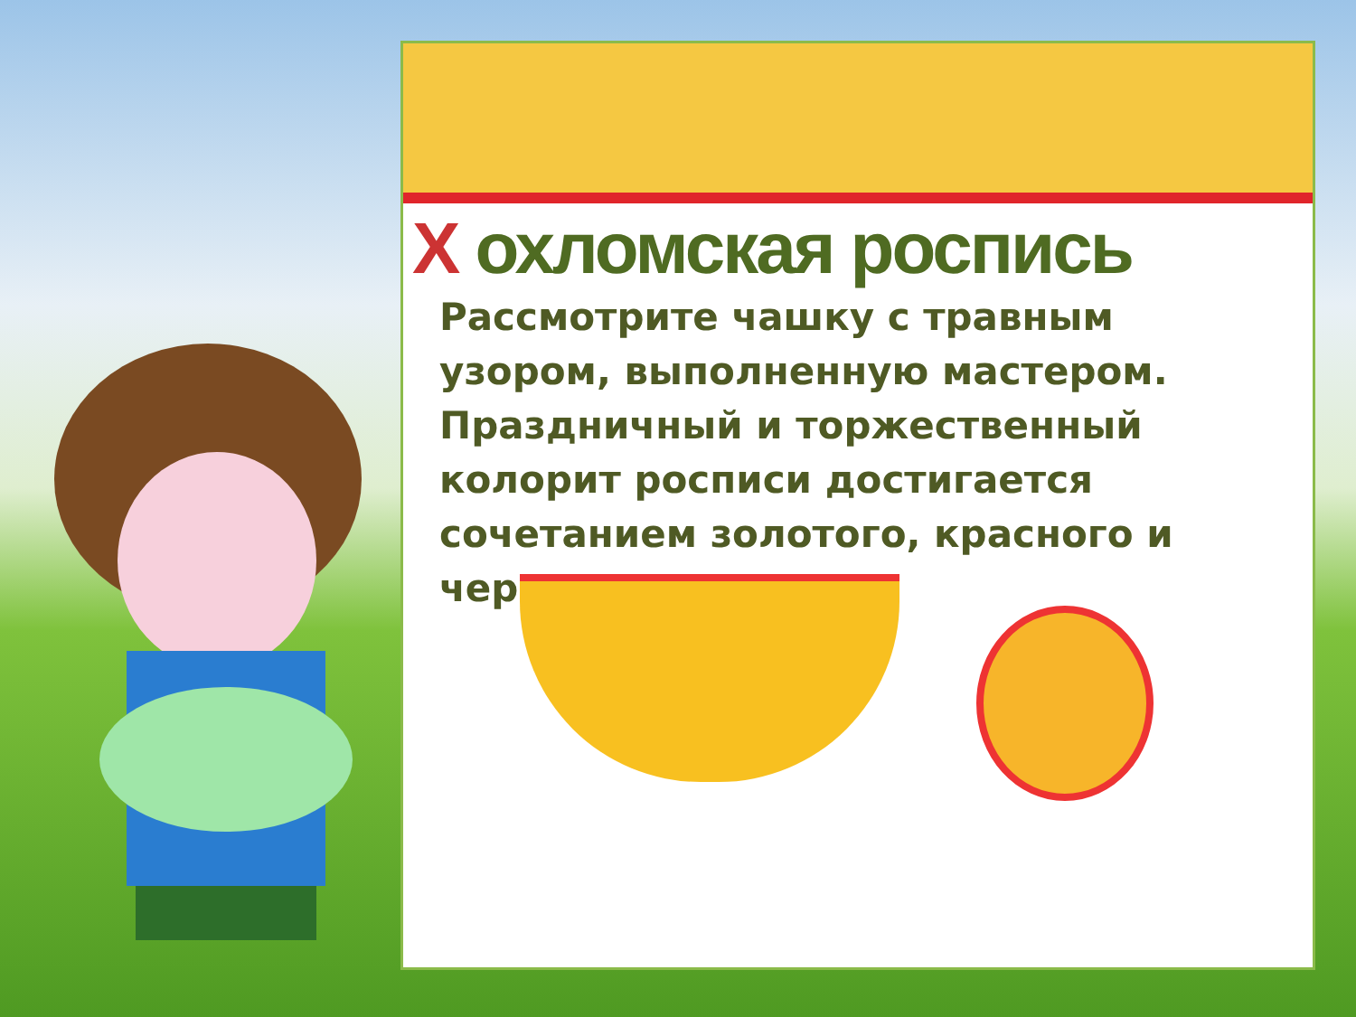Х охломская роспись
Рассмотрите чашку с травным узором, выполненную мастером. Праздничный и торжественный колорит росписи достигается сочетанием золотого, красного и чер